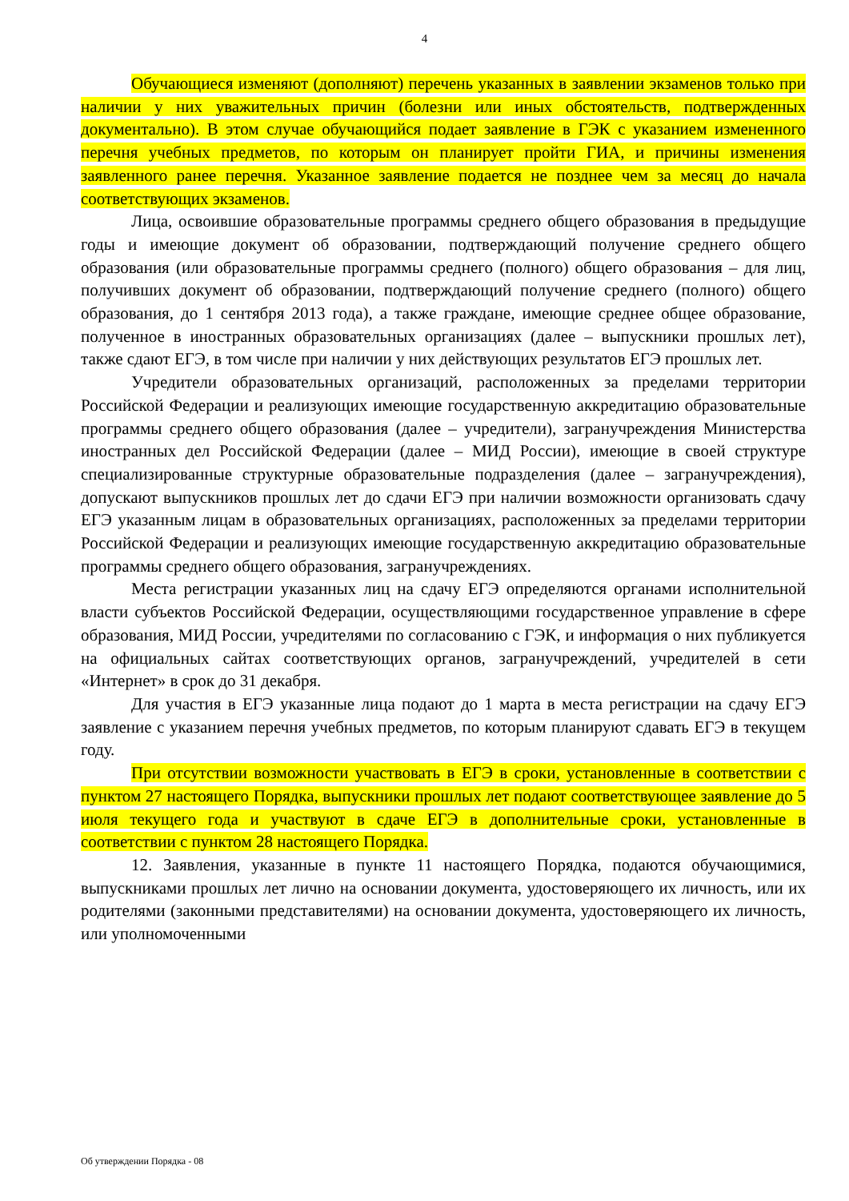4
Обучающиеся изменяют (дополняют) перечень указанных в заявлении экзаменов только при наличии у них уважительных причин (болезни или иных обстоятельств, подтвержденных документально). В этом случае обучающийся подает заявление в ГЭК с указанием измененного перечня учебных предметов, по которым он планирует пройти ГИА, и причины изменения заявленного ранее перечня. Указанное заявление подается не позднее чем за месяц до начала соответствующих экзаменов.
Лица, освоившие образовательные программы среднего общего образования в предыдущие годы и имеющие документ об образовании, подтверждающий получение среднего общего образования (или образовательные программы среднего (полного) общего образования – для лиц, получивших документ об образовании, подтверждающий получение среднего (полного) общего образования, до 1 сентября 2013 года), а также граждане, имеющие среднее общее образование, полученное в иностранных образовательных организациях (далее – выпускники прошлых лет), также сдают ЕГЭ, в том числе при наличии у них действующих результатов ЕГЭ прошлых лет.
Учредители образовательных организаций, расположенных за пределами территории Российской Федерации и реализующих имеющие государственную аккредитацию образовательные программы среднего общего образования (далее – учредители), загранучреждения Министерства иностранных дел Российской Федерации (далее – МИД России), имеющие в своей структуре специализированные структурные образовательные подразделения (далее – загранучреждения), допускают выпускников прошлых лет до сдачи ЕГЭ при наличии возможности организовать сдачу ЕГЭ указанным лицам в образовательных организациях, расположенных за пределами территории Российской Федерации и реализующих имеющие государственную аккредитацию образовательные программы среднего общего образования, загранучреждениях.
Места регистрации указанных лиц на сдачу ЕГЭ определяются органами исполнительной власти субъектов Российской Федерации, осуществляющими государственное управление в сфере образования, МИД России, учредителями по согласованию с ГЭК, и информация о них публикуется на официальных сайтах соответствующих органов, загранучреждений, учредителей в сети «Интернет» в срок до 31 декабря.
Для участия в ЕГЭ указанные лица подают до 1 марта в места регистрации на сдачу ЕГЭ заявление с указанием перечня учебных предметов, по которым планируют сдавать ЕГЭ в текущем году.
При отсутствии возможности участвовать в ЕГЭ в сроки, установленные в соответствии с пунктом 27 настоящего Порядка, выпускники прошлых лет подают соответствующее заявление до 5 июля текущего года и участвуют в сдаче ЕГЭ в дополнительные сроки, установленные в соответствии с пунктом 28 настоящего Порядка.
12. Заявления, указанные в пункте 11 настоящего Порядка, подаются обучающимися, выпускниками прошлых лет лично на основании документа, удостоверяющего их личность, или их родителями (законными представителями) на основании документа, удостоверяющего их личность, или уполномоченными
Об утверждении Порядка - 08